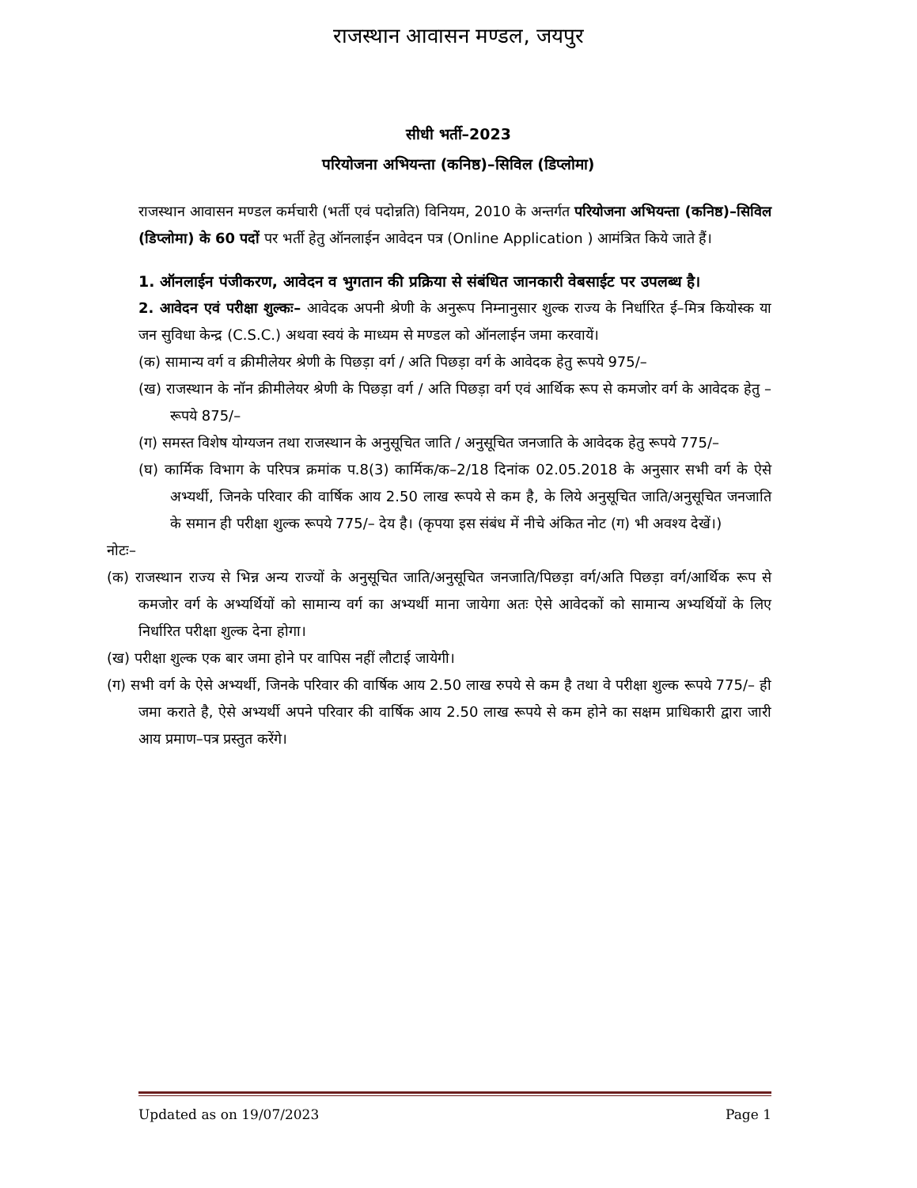राजस्थान आवासन मण्डल, जयपुर
सीधी भर्ती–2023
परियोजना अभियन्ता (कनिष्ठ)–सिविल (डिप्लोमा)
राजस्थान आवासन मण्डल कर्मचारी (भर्ती एवं पदोन्नति) विनियम, 2010 के अन्तर्गत परियोजना अभियन्ता (कनिष्ठ)–सिविल (डिप्लोमा) के 60 पदों पर भर्ती हेतु ऑनलाईन आवेदन पत्र (Online Application ) आमंत्रित किये जाते हैं।
1. ऑनलाईन पंजीकरण, आवेदन व भुगतान की प्रक्रिया से संबंधित जानकारी वेबसाईट पर उपलब्ध है।
2. आवेदन एवं परीक्षा शुल्कः– आवेदक अपनी श्रेणी के अनुरूप निम्नानुसार शुल्क राज्य के निर्धारित ई–मित्र कियोस्क या जन सुविधा केन्द्र (C.S.C.) अथवा स्वयं के माध्यम से मण्डल को ऑनलाईन जमा करवायें।
(क) सामान्य वर्ग व क्रीमीलेयर श्रेणी के पिछड़ा वर्ग / अति पिछड़ा वर्ग के आवेदक हेतु रूपये 975/–
(ख) राजस्थान के नॉन क्रीमीलेयर श्रेणी के पिछड़ा वर्ग / अति पिछड़ा वर्ग एवं आर्थिक रूप से कमजोर वर्ग के आवेदक हेतु –रूपये 875/–
(ग) समस्त विशेष योग्यजन तथा राजस्थान के अनुसूचित जाति / अनुसूचित जनजाति के आवेदक हेतु रूपये 775/–
(घ) कार्मिक विभाग के परिपत्र क्रमांक प.8(3) कार्मिक/क–2/18 दिनांक 02.05.2018 के अनुसार सभी वर्ग के ऐसे अभ्यर्थी, जिनके परिवार की वार्षिक आय 2.50 लाख रूपये से कम है, के लिये अनुसूचित जाति/अनुसूचित जनजाति के समान ही परीक्षा शुल्क रूपये 775/– देय है। (कृपया इस संबंध में नीचे अंकित नोट (ग) भी अवश्य देखें।)
नोटः–
(क) राजस्थान राज्य से भिन्न अन्य राज्यों के अनुसूचित जाति/अनुसूचित जनजाति/पिछड़ा वर्ग/अति पिछड़ा वर्ग/आर्थिक रूप से कमजोर वर्ग के अभ्यर्थियों को सामान्य वर्ग का अभ्यर्थी माना जायेगा अतः ऐसे आवेदकों को सामान्य अभ्यर्थियों के लिए निर्धारित परीक्षा शुल्क देना होगा।
(ख) परीक्षा शुल्क एक बार जमा होने पर वापिस नहीं लौटाई जायेगी।
(ग) सभी वर्ग के ऐसे अभ्यर्थी, जिनके परिवार की वार्षिक आय 2.50 लाख रुपये से कम है तथा वे परीक्षा शुल्क रूपये 775/– ही जमा कराते है, ऐसे अभ्यर्थी अपने परिवार की वार्षिक आय 2.50 लाख रूपये से कम होने का सक्षम प्राधिकारी द्वारा जारी आय प्रमाण–पत्र प्रस्तुत करेंगे।
Updated as on 19/07/2023 Page 1